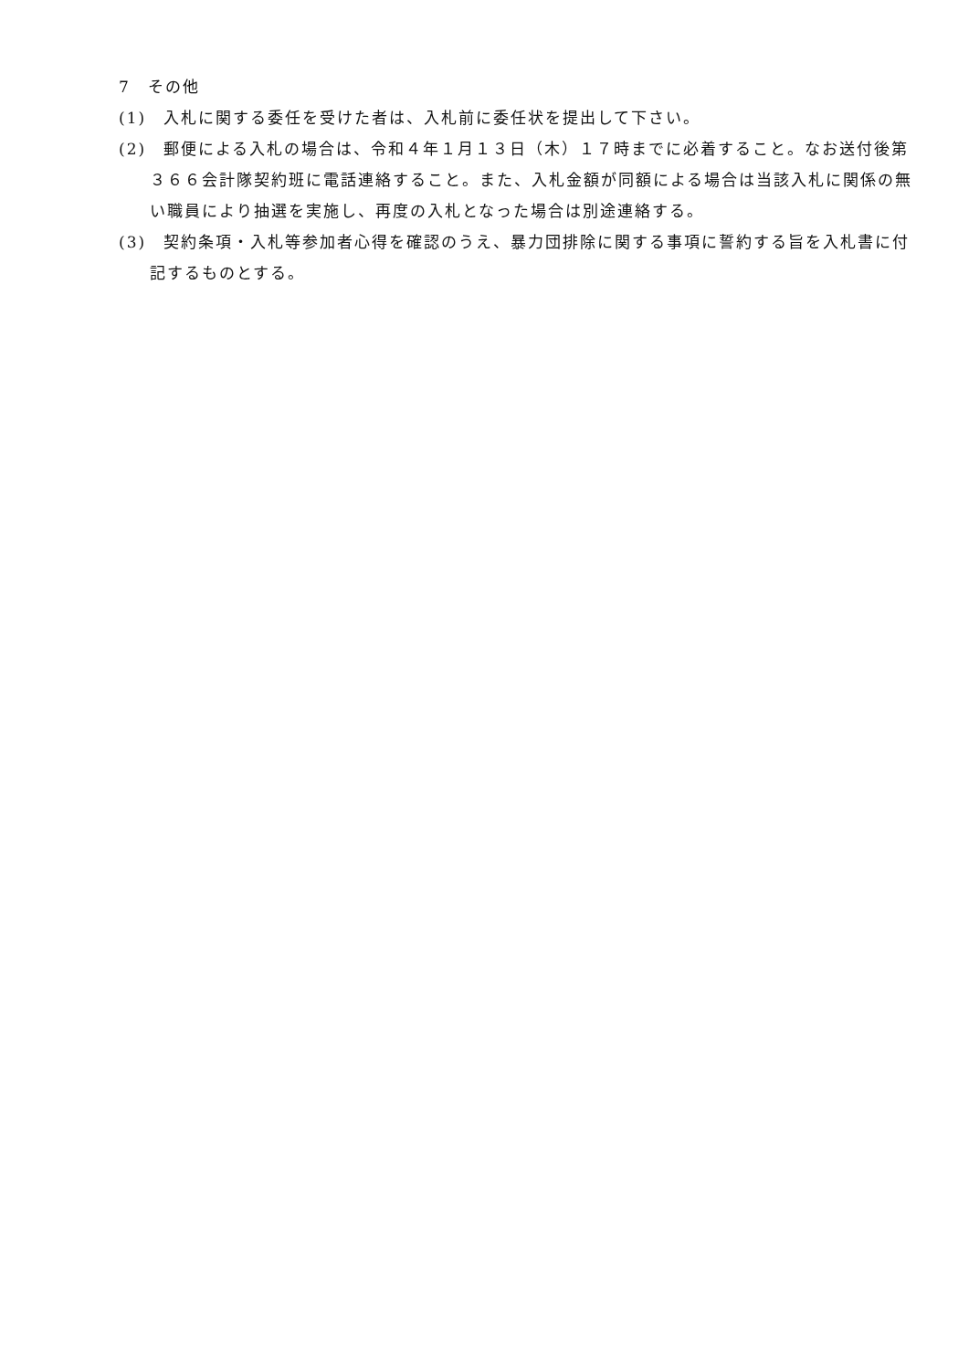7　その他
(1)　入札に関する委任を受けた者は、入札前に委任状を提出して下さい。
(2)　郵便による入札の場合は、令和４年１月１３日（木）１７時までに必着すること。なお送付後第３６６会計隊契約班に電話連絡すること。また、入札金額が同額による場合は当該入札に関係の無い職員により抽選を実施し、再度の入札となった場合は別途連絡する。
(3)　契約条項・入札等参加者心得を確認のうえ、暴力団排除に関する事項に誓約する旨を入札書に付記するものとする。